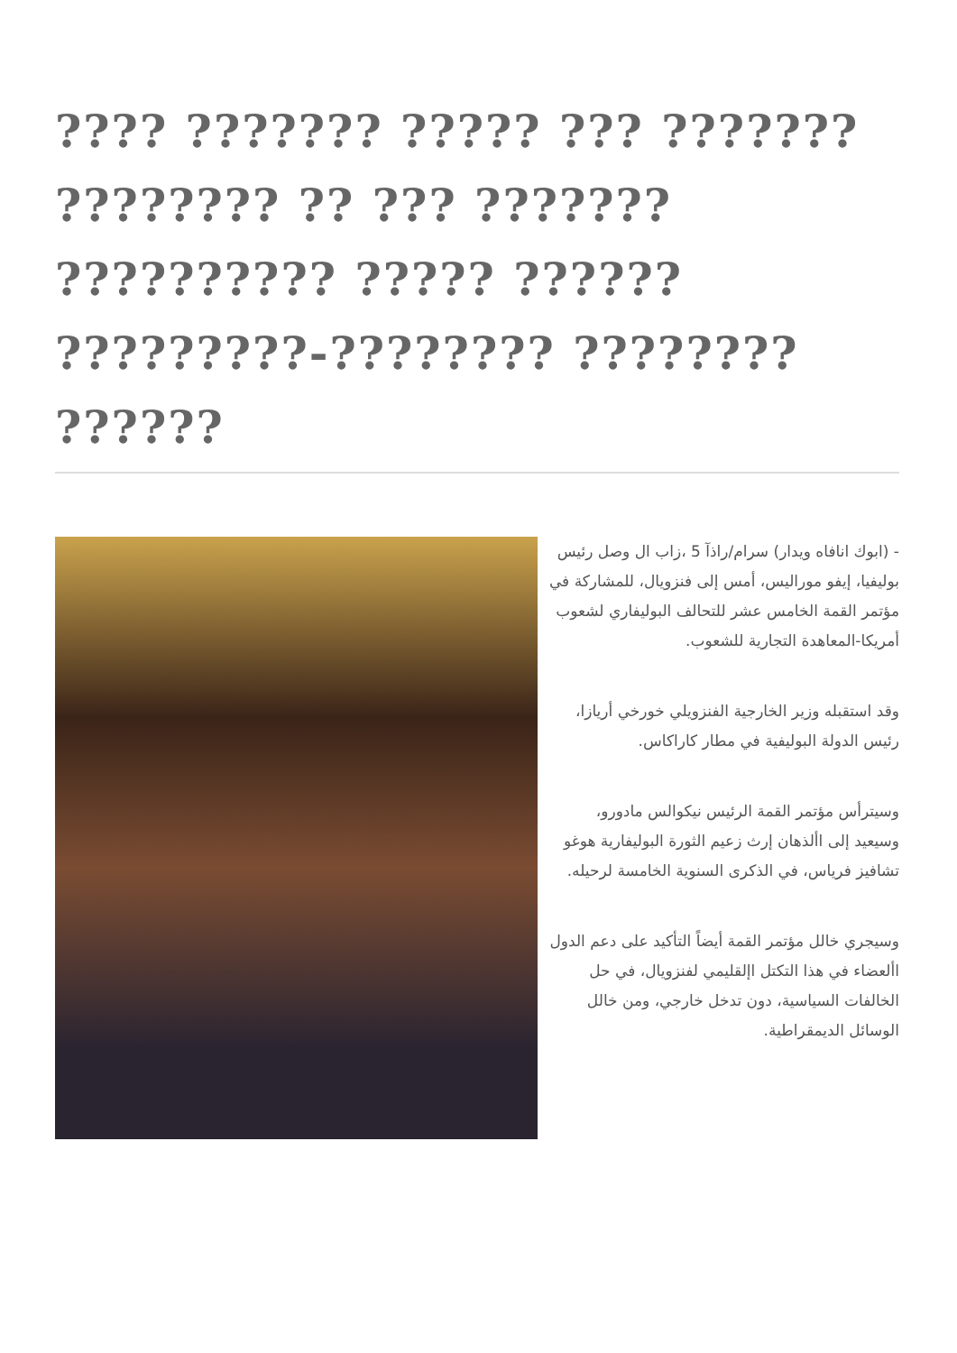???? ??????? ????? ??? ??????? ???????? ?? ??? ??????? ?????????? ????? ?????? ?????????-???????? ???????? ??????
- (ابوك انافاه ويدار) سرام/راذآ 5 ،زاب ال وصل رئيس بوليفيا، إيفو موراليس، أمس إلى فنزويال، للمشاركة في مؤتمر القمة الخامس عشر للتحالف البوليفاري لشعوب أمريكا-المعاهدة التجارية للشعوب.
وقد استقبله وزير الخارجية الفنزويلي خورخي أريازا، رئيس الدولة البوليفية في مطار كاراكاس.
وسيترأس مؤتمر القمة الرئيس نيكوالس مادورو، وسيعيد إلى األذهان إرث زعيم الثورة البوليفارية هوغو تشافيز فرياس، في الذكرى السنوية الخامسة لرحيله.
وسيجري خالل مؤتمر القمة أيضاً التأكيد على دعم الدول األعضاء في هذا التكتل اإلقليمي لفنزويال، في حل الخالفات السياسية، دون تدخل خارجي، ومن خالل الوسائل الديمقراطية.